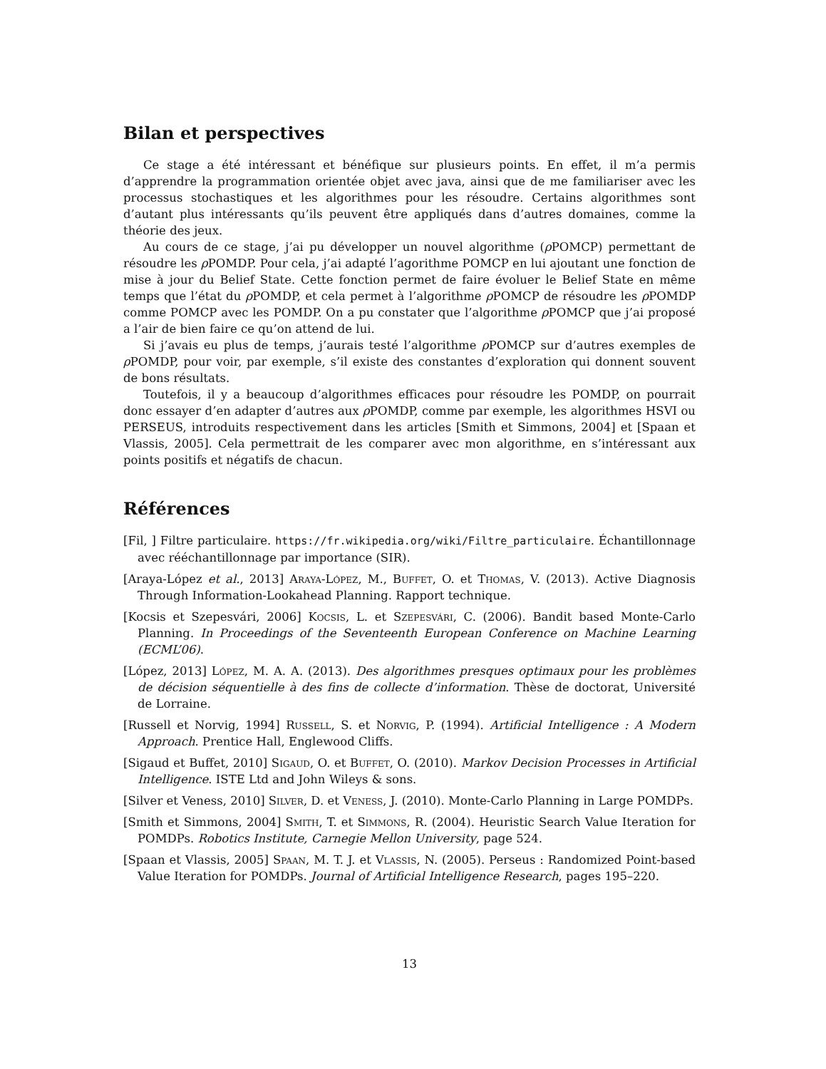Bilan et perspectives
Ce stage a été intéressant et bénéfique sur plusieurs points. En effet, il m’a permis d’apprendre la programmation orientée objet avec java, ainsi que de me familiariser avec les processus stochastiques et les algorithmes pour les résoudre. Certains algorithmes sont d’autant plus intéressants qu’ils peuvent être appliqués dans d’autres domaines, comme la théorie des jeux.
Au cours de ce stage, j’ai pu développer un nouvel algorithme (ρ POMCP) permettant de résoudre les ρ POMDP. Pour cela, j’ai adapté l’agorithme POMCP en lui ajoutant une fonction de mise à jour du Belief State. Cette fonction permet de faire évoluer le Belief State en même temps que l’état du ρ POMDP, et cela permet à l’algorithme ρ POMCP de résoudre les ρ POMDP comme POMCP avec les POMDP. On a pu constater que l’algorithme ρ POMCP que j’ai proposé a l’air de bien faire ce qu’on attend de lui.
Si j’avais eu plus de temps, j’aurais testé l’algorithme ρ POMCP sur d’autres exemples de ρ POMDP, pour voir, par exemple, s’il existe des constantes d’exploration qui donnent souvent de bons résultats.
Toutefois, il y a beaucoup d’algorithmes efficaces pour résoudre les POMDP, on pourrait donc essayer d’en adapter d’autres aux ρ POMDP, comme par exemple, les algorithmes HSVI ou PERSEUS, introduits respectivement dans les articles [Smith et Simmons, 2004] et [Spaan et Vlassis, 2005]. Cela permettrait de les comparer avec mon algorithme, en s’intéressant aux points positifs et négatifs de chacun.
Références
[Fil, ] Filtre particulaire. https://fr.wikipedia.org/wiki/Filtre_particulaire. Échantillonnage avec rééchantillonnage par importance (SIR).
[Araya-López et al., 2013] Araya-López, M., Buffet, O. et Thomas, V. (2013). Active Diagnosis Through Information-Lookahead Planning. Rapport technique.
[Kocsis et Szepesvári, 2006] Kocsis, L. et Szepesvári, C. (2006). Bandit based Monte-Carlo Planning. In Proceedings of the Seventeenth European Conference on Machine Learning (ECML’06).
[López, 2013] López, M. A. A. (2013). Des algorithmes presques optimaux pour les problèmes de décision séquentielle à des fins de collecte d’information. Thèse de doctorat, Université de Lorraine.
[Russell et Norvig, 1994] Russell, S. et Norvig, P. (1994). Artificial Intelligence : A Modern Approach. Prentice Hall, Englewood Cliffs.
[Sigaud et Buffet, 2010] Sigaud, O. et Buffet, O. (2010). Markov Decision Processes in Artificial Intelligence. ISTE Ltd and John Wileys & sons.
[Silver et Veness, 2010] Silver, D. et Veness, J. (2010). Monte-Carlo Planning in Large POMDPs.
[Smith et Simmons, 2004] Smith, T. et Simmons, R. (2004). Heuristic Search Value Iteration for POMDPs. Robotics Institute, Carnegie Mellon University, page 524.
[Spaan et Vlassis, 2005] Spaan, M. T. J. et Vlassis, N. (2005). Perseus : Randomized Point-based Value Iteration for POMDPs. Journal of Artificial Intelligence Research, pages 195–220.
13